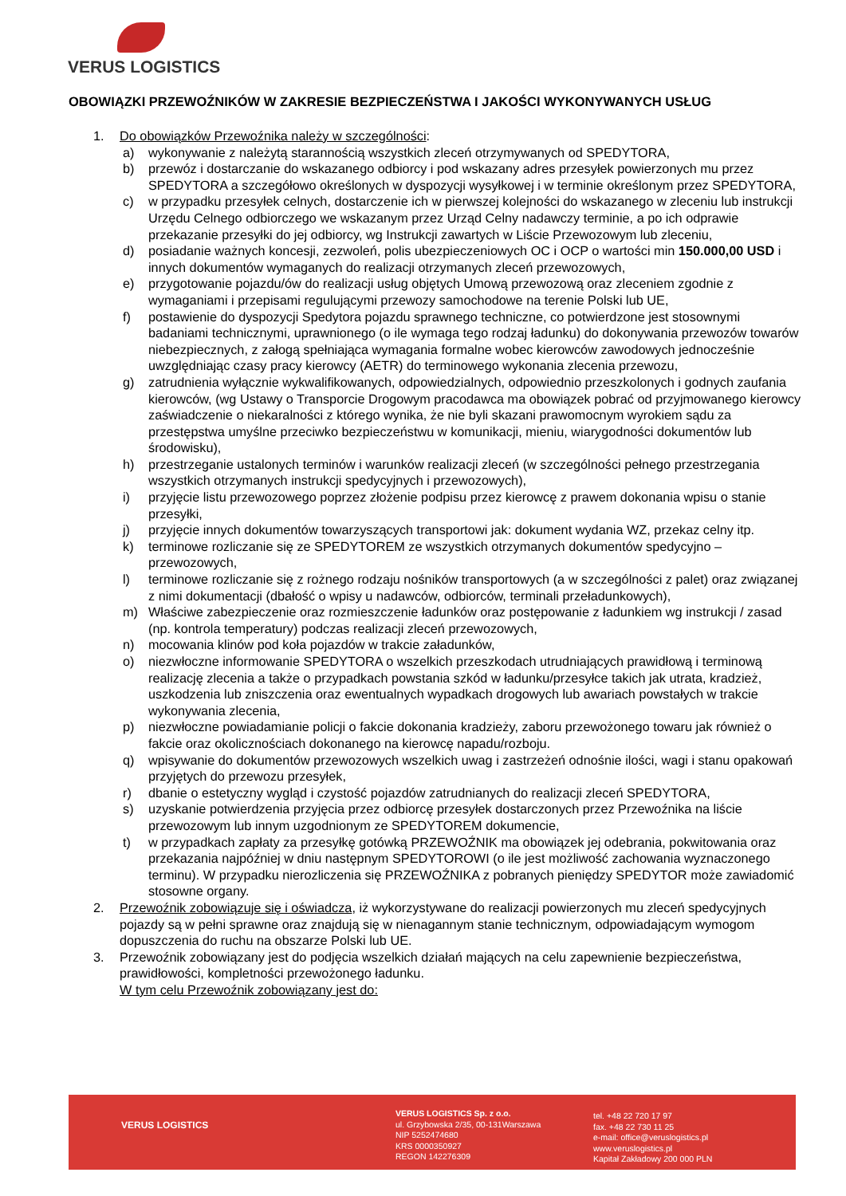VERUS LOGISTICS
OBOWIĄZKI PRZEWOŹNIKÓW W ZAKRESIE BEZPIECZEŃSTWA I JAKOŚCI WYKONYWANYCH USŁUG
1. Do obowiązków Przewoźnika należy w szczególności:
a) wykonywanie z należytą starannością wszystkich zleceń otrzymywanych od SPEDYTORA,
b) przewóz i dostarczanie do wskazanego odbiorcy i pod wskazany adres przesyłek powierzonych mu przez SPEDYTORA a szczegółowo określonych w dyspozycji wysyłkowej i w terminie określonym przez SPEDYTORA,
c) w przypadku przesyłek celnych, dostarczenie ich w pierwszej kolejności do wskazanego w zleceniu lub instrukcji Urzędu Celnego odbiorczego we wskazanym przez Urząd Celny nadawczy terminie, a po ich odprawie przekazanie przesyłki do jej odbiorcy, wg Instrukcji zawartych w Liście Przewozowym lub zleceniu,
d) posiadanie ważnych koncesji, zezwoleń, polis ubezpieczeniowych OC i OCP o wartości min 150.000,00 USD i innych dokumentów wymaganych do realizacji otrzymanych zleceń przewozowych,
e) przygotowanie pojazdu/ów do realizacji usług objętych Umową przewozową oraz zleceniem zgodnie z wymaganiami i przepisami regulującymi przewozy samochodowe na terenie Polski lub UE,
f) postawienie do dyspozycji Spedytora pojazdu sprawnego techniczne, co potwierdzone jest stosownymi badaniami technicznymi, uprawnionego (o ile wymaga tego rodzaj ładunku) do dokonywania przewozów towarów niebezpiecznych, z załogą spełniająca wymagania formalne wobec kierowców zawodowych jednocześnie uwzględniając czasy pracy kierowcy (AETR) do terminowego wykonania zlecenia przewozu,
g) zatrudnienia wyłącznie wykwalifikowanych, odpowiedzialnych, odpowiednio przeszkolonych i godnych zaufania kierowców, (wg Ustawy o Transporcie Drogowym pracodawca ma obowiązek pobrać od przyjmowanego kierowcy zaświadczenie o niekaralności z którego wynika, że nie byli skazani prawomocnym wyrokiem sądu za przestępstwa umyślne przeciwko bezpieczeństwu w komunikacji, mieniu, wiarygodności dokumentów lub środowisku),
h) przestrzeganie ustalonych terminów i warunków realizacji zleceń (w szczególności pełnego przestrzegania wszystkich otrzymanych instrukcji spedycyjnych i przewozowych),
i) przyjęcie listu przewozowego poprzez złożenie podpisu przez kierowcę z prawem dokonania wpisu o stanie przesyłki,
j) przyjęcie innych dokumentów towarzyszących transportowi jak: dokument wydania WZ, przekaz celny itp.
k) terminowe rozliczanie się ze SPEDYTOREM ze wszystkich otrzymanych dokumentów spedycyjno – przewozowych,
l) terminowe rozliczanie się z rożnego rodzaju nośników transportowych (a w szczególności z palet) oraz związanej z nimi dokumentacji (dbałość o wpisy u nadawców, odbiorców, terminali przeładunkowych),
m) Właściwe zabezpieczenie oraz rozmieszczenie ładunków oraz postępowanie z ładunkiem wg instrukcji / zasad (np. kontrola temperatury) podczas realizacji zleceń przewozowych,
n) mocowania klinów pod koła pojazdów w trakcie załadunków,
o) niezwłoczne informowanie SPEDYTORA o wszelkich przeszkodach utrudniających prawidłową i terminową realizację zlecenia a także o przypadkach powstania szkód w ładunku/przesyłce takich jak utrata, kradzież, uszkodzenia lub zniszczenia oraz ewentualnych wypadkach drogowych lub awariach powstałych w trakcie wykonywania zlecenia,
p) niezwłoczne powiadamianie policji o fakcie dokonania kradzieży, zaboru przewożonego towaru jak również o fakcie oraz okolicznościach dokonanego na kierowcę napadu/rozboju.
q) wpisywanie do dokumentów przewozowych wszelkich uwag i zastrzeżeń odnośnie ilości, wagi i stanu opakowań przyjętych do przewozu przesyłek,
r) dbanie o estetyczny wygląd i czystość pojazdów zatrudnianych do realizacji zleceń SPEDYTORA,
s) uzyskanie potwierdzenia przyjęcia przez odbiorcę przesyłek dostarczonych przez Przewoźnika na liście przewozowym lub innym uzgodnionym ze SPEDYTOREM dokumencie,
t) w przypadkach zapłaty za przesyłkę gotówką PRZEWOŹNIK ma obowiązek jej odebrania, pokwitowania oraz przekazania najpóźniej w dniu następnym SPEDYTOROWI (o ile jest możliwość zachowania wyznaczonego terminu). W przypadku nierozliczenia się PRZEWOŹNIKA z pobranych pieniędzy SPEDYTOR może zawiadomić stosowne organy.
2. Przewoźnik zobowiązuje się i oświadcza, iż wykorzystywane do realizacji powierzonych mu zleceń spedycyjnych pojazdy są w pełni sprawne oraz znajdują się w nienagannym stanie technicznym, odpowiadającym wymogom dopuszczenia do ruchu na obszarze Polski lub UE.
3. Przewoźnik zobowiązany jest do podjęcia wszelkich działań mających na celu zapewnienie bezpieczeństwa, prawidłowości, kompletności przewożonego ładunku.
W tym celu Przewoźnik zobowiązany jest do:
VERUS LOGISTICS
VERUS LOGISTICS Sp. z o.o.
ul. Grzybowska 2/35, 00-131Warszawa
NIP 5252474680
KRS 0000350927
REGON 142276309
tel. +48 22 720 17 97
fax. +48 22 730 11 25
e-mail: office@veruslogistics.pl
www.veruslogistics.pl
Kapitał Zakładowy 200 000 PLN